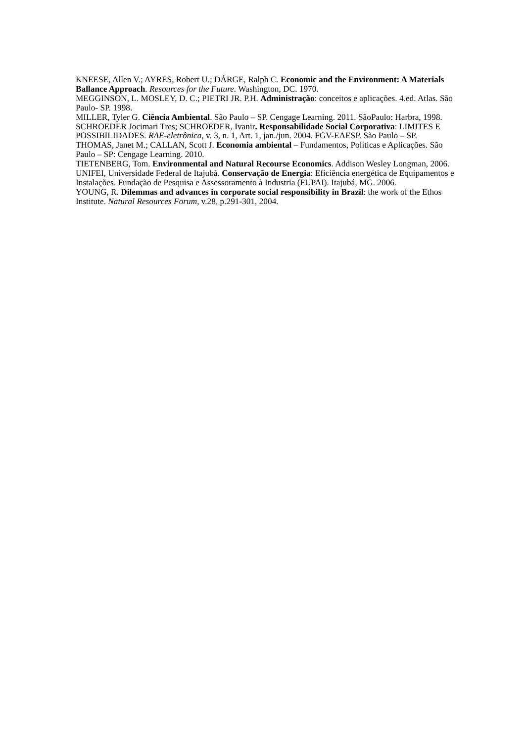KNEESE, Allen V.; AYRES, Robert U.; DÁRGE, Ralph C. Economic and the Environment: A Materials Ballance Approach. Resources for the Future. Washington, DC. 1970.
MEGGINSON, L. MOSLEY, D. C.; PIETRI JR. P.H. Administração: conceitos e aplicações. 4.ed. Atlas. São Paulo- SP. 1998.
MILLER, Tyler G. Ciência Ambiental. São Paulo – SP. Cengage Learning. 2011. SãoPaulo: Harbra, 1998.
SCHROEDER Jocimari Tres; SCHROEDER, Ivanir. Responsabilidade Social Corporativa: LIMITES E POSSIBILIDADES. RAE-eletrônica, v. 3, n. 1, Art. 1, jan./jun. 2004. FGV-EAESP. São Paulo – SP.
THOMAS, Janet M.; CALLAN, Scott J. Economia ambiental – Fundamentos, Políticas e Aplicações. São Paulo – SP: Cengage Learning. 2010.
TIETENBERG, Tom. Environmental and Natural Recourse Economics. Addison Wesley Longman, 2006.
UNIFEI, Universidade Federal de Itajubá. Conservação de Energia: Eficiência energética de Equipamentos e Instalações. Fundação de Pesquisa e Assessoramento à Industria (FUPAI). Itajubá, MG. 2006.
YOUNG, R. Dilemmas and advances in corporate social responsibility in Brazil: the work of the Ethos Institute. Natural Resources Forum, v.28, p.291-301, 2004.